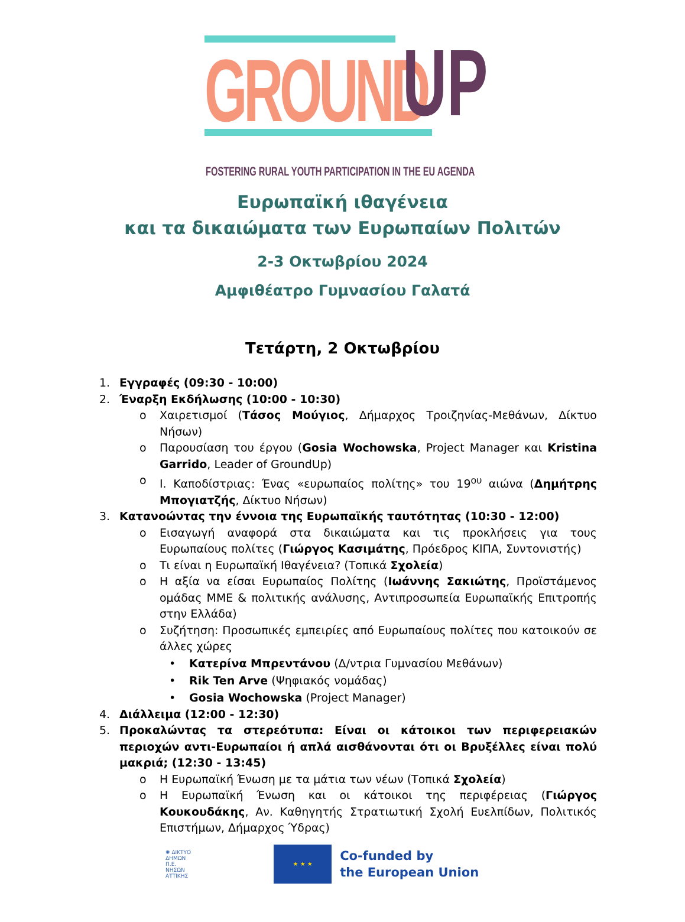GROUND UP
FOSTERING RURAL YOUTH PARTICIPATION IN THE EU AGENDA
Ευρωπαϊκή ιθαγένεια
και τα δικαιώματα των Ευρωπαίων Πολιτών
2-3 Οκτωβρίου 2024
Αμφιθέατρο Γυμνασίου Γαλατά
Τετάρτη, 2 Οκτωβρίου
1. Εγγραφές (09:30 - 10:00)
2. Έναρξη Εκδήλωσης (10:00 - 10:30)
o Χαιρετισμοί (Τάσος Μούγιος, Δήμαρχος Τροιζηνίας-Μεθάνων, Δίκτυο Νήσων)
o Παρουσίαση του έργου (Gosia Wochowska, Project Manager και Kristina Garrido, Leader of GroundUp)
o Ι. Καποδίστριας: Ένας «ευρωπαίος πολίτης» του 19<sup>ου</sup> αιώνα (Δημήτρης Μπογιατζής, Δίκτυο Νήσων)
3. Κατανοώντας την έννοια της Ευρωπαϊκής ταυτότητας (10:30 - 12:00)
o Εισαγωγή αναφορά στα δικαιώματα και τις προκλήσεις για τους Ευρωπαίους πολίτες (Γιώργος Κασιμάτης, Πρόεδρος ΚΙΠΑ, Συντονιστής)
o Τι είναι η Ευρωπαϊκή Ιθαγένεια? (Τοπικά Σχολεία)
o Η αξία να είσαι Ευρωπαίος Πολίτης (Ιωάννης Σακιώτης, Προϊστάμενος ομάδας ΜΜΕ & πολιτικής ανάλυσης, Αντιπροσωπεία Ευρωπαϊκής Επιτροπής στην Ελλάδα)
o Συζήτηση: Προσωπικές εμπειρίες από Ευρωπαίους πολίτες που κατοικούν σε άλλες χώρες
• Κατερίνα Μπρεντάνου (Δ/ντρια Γυμνασίου Μεθάνων)
• Rik Ten Arve (Ψηφιακός νομάδας)
• Gosia Wochowska (Project Manager)
4. Διάλλειμα (12:00 - 12:30)
5. Προκαλώντας τα στερεότυπα: Είναι οι κάτοικοι των περιφερειακών περιοχών αντι-Ευρωπαίοι ή απλά αισθάνονται ότι οι Βρυξέλλες είναι πολύ μακριά; (12:30 - 13:45)
o Η Ευρωπαϊκή Ένωση με τα μάτια των νέων (Τοπικά Σχολεία)
o Η Ευρωπαϊκή Ένωση και οι κάτοικοι της περιφέρειας (Γιώργος Κουκουδάκης, Αν. Καθηγητής Στρατιωτική Σχολή Ευελπίδων, Πολιτικός Επιστήμων, Δήμαρχος Ύδρας)
✺ ΔΙΚΤΥΟ
ΔΗΜΩΝ
Π.Ε.
ΝΗΣΩΝ
ΑΤΤΙΚΗΣ
★ ★ ★
Co-funded by
the European Union